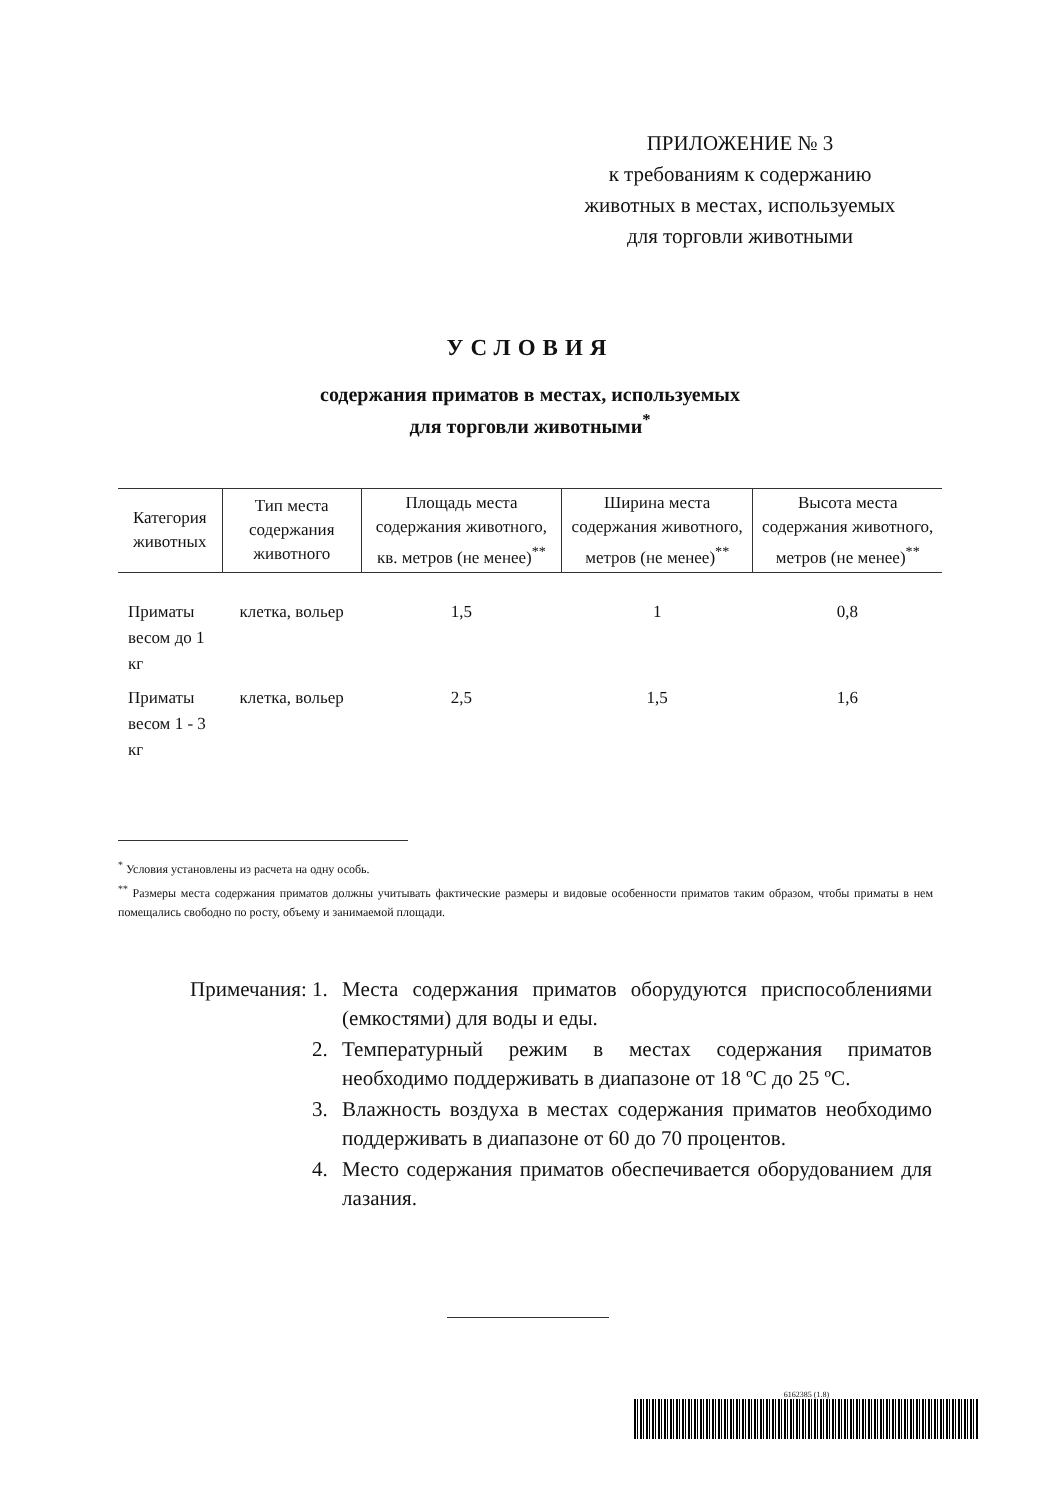ПРИЛОЖЕНИЕ № 3
к требованиям к содержанию
животных в местах, используемых
для торговли животными
УСЛОВИЯ
содержания приматов в местах, используемых
для торговли животными<sup>*</sup>
| Категория животных | Тип места содержания животного | Площадь места содержания животного, кв. метров (не менее)<sup>**</sup> | Ширина места содержания животного, метров (не менее)<sup>**</sup> | Высота места содержания животного, метров (не менее)<sup>**</sup> |
| --- | --- | --- | --- | --- |
| Приматы весом до 1 кг | клетка, вольер | 1,5 | 1 | 0,8 |
| Приматы весом 1 - 3 кг | клетка, вольер | 2,5 | 1,5 | 1,6 |
<sup>*</sup> Условия установлены из расчета на одну особь.
<sup>**</sup> Размеры места содержания приматов должны учитывать фактические размеры и видовые особенности приматов таким образом, чтобы приматы в нем помещались свободно по росту, объему и занимаемой площади.
Примечания: 1. Места содержания приматов оборудуются приспособлениями (емкостями) для воды и еды.
2. Температурный режим в местах содержания приматов необходимо поддерживать в диапазоне от 18 ºC до 25 ºC.
3. Влажность воздуха в местах содержания приматов необходимо поддерживать в диапазоне от 60 до 70 процентов.
4. Место содержания приматов обеспечивается оборудованием для лазания.
6162385 (1.8)